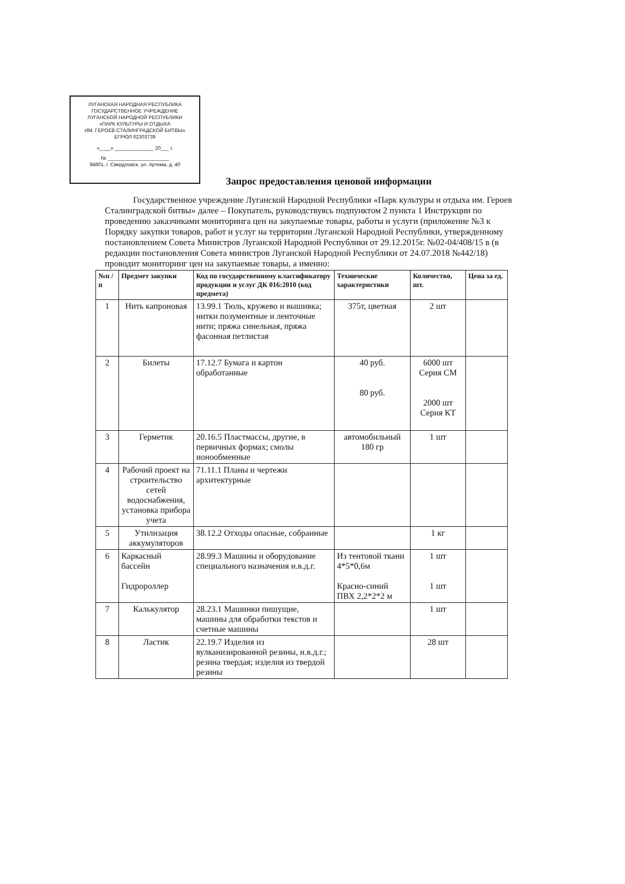ЛУГАНСКАЯ НАРОДНАЯ РЕСПУБЛИКА
ГОСУДАРСТВЕННОЕ УЧРЕЖДЕНИЕ
ЛУГАНСКОЙ НАРОДНОЙ РЕСПУБЛИКИ
«ПАРК КУЛЬТУРЫ И ОТДЫХА
ИМ. ГЕРОЕВ СТАЛИНГРАДСКОЙ БИТВЫ»
ЕГРЮЛ 62303739
«____» ______________ 20___ г.
№ ______________________
94801, г. Свердловск, ул. Артема, д. 40
Запрос предоставления ценовой информации
Государственное учреждение Луганской Народной Республики «Парк культуры и отдыха им. Героев Сталинградской битвы» далее – Покупатель, руководствуясь подпунктом 2 пункта 1 Инструкции по проведению заказчиками мониторинга цен на закупаемые товары, работы и услуги (приложение №3 к Порядку закупки товаров, работ и услуг на территории Луганской Народной Республики, утвержденному постановлением Совета Министров Луганской Народной Республики от 29.12.2015г. №02-04/408/15 в (в редакции постановления Совета министров Луганской Народной Республики от 24.07.2018 №442/18) проводит мониторинг цен на закупаемые товары, а именно:
| №п /п | Предмет закупки | Код по государственному классификатору продукции и услуг ДК 016:2010 (код предмета) | Технические характеристики | Количество, шт. | Цена за ед. |
| --- | --- | --- | --- | --- | --- |
| 1 | Нить капроновая | 13.99.1 Тюль, кружево и вышивка; нитки позументные и ленточные нити; пряжа синельная, пряжа фасонная петлистая | 375т, цветная | 2 шт | |
| 2 | Билеты | 17.12.7 Бумага и картон обработанные | 40 руб. 80 руб. | 6000 шт Серия СМ 2000 шт Серия КТ | |
| 3 | Герметик | 20.16.5 Пластмассы, другие, в первичных формах; смолы ионообменные | автомобильный 180 гр | 1 шт | |
| 4 | Рабочий проект на строительство сетей водоснабжения, установка прибора учета | 71.11.1 Планы и чертежи архитектурные | | | |
| 5 | Утилизация аккумуляторов | 38.12.2 Отходы опасные, собранные | | 1 кг | |
| 6 | Каркасный бассейн Гидророллер | 28.99.3 Машины и оборудование специального назначения н.в.д.г. | Из тентовой ткани 4*5*0,6м Красно-синий ПВХ 2,2*2*2 м | 1 шт 1 шт | |
| 7 | Калькулятор | 28.23.1 Машинки пишущие, машины для обработки текстов и счетные машины | | 1 шт | |
| 8 | Ластик | 22.19.7 Изделия из вулканизированной резины, н.в.д.г.; резина твердая; изделия из твердой резины | | 28 шт | |